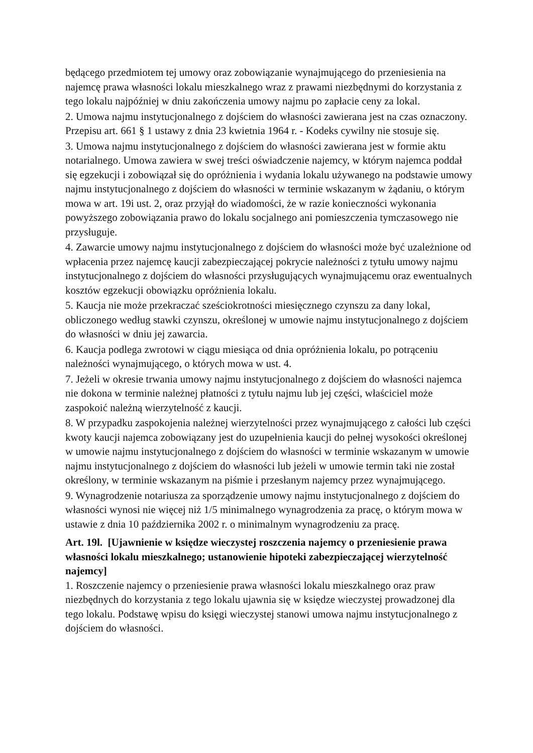będącego przedmiotem tej umowy oraz zobowiązanie wynajmującego do przeniesienia na najemcę prawa własności lokalu mieszkalnego wraz z prawami niezbędnymi do korzystania z tego lokalu najpóźniej w dniu zakończenia umowy najmu po zapłacie ceny za lokal.
2. Umowa najmu instytucjonalnego z dojściem do własności zawierana jest na czas oznaczony. Przepisu art. 661 § 1 ustawy z dnia 23 kwietnia 1964 r. - Kodeks cywilny nie stosuje się.
3. Umowa najmu instytucjonalnego z dojściem do własności zawierana jest w formie aktu notarialnego. Umowa zawiera w swej treści oświadczenie najemcy, w którym najemca poddał się egzekucji i zobowiązał się do opróżnienia i wydania lokalu używanego na podstawie umowy najmu instytucjonalnego z dojściem do własności w terminie wskazanym w żądaniu, o którym mowa w art. 19i ust. 2, oraz przyjął do wiadomości, że w razie konieczności wykonania powyższego zobowiązania prawo do lokalu socjalnego ani pomieszczenia tymczasowego nie przysługuje.
4. Zawarcie umowy najmu instytucjonalnego z dojściem do własności może być uzależnione od wpłacenia przez najemcę kaucji zabezpieczającej pokrycie należności z tytułu umowy najmu instytucjonalnego z dojściem do własności przysługujących wynajmującemu oraz ewentualnych kosztów egzekucji obowiązku opróżnienia lokalu.
5. Kaucja nie może przekraczać sześciokrotności miesięcznego czynszu za dany lokal, obliczonego według stawki czynszu, określonej w umowie najmu instytucjonalnego z dojściem do własności w dniu jej zawarcia.
6. Kaucja podlega zwrotowi w ciągu miesiąca od dnia opróżnienia lokalu, po potrąceniu należności wynajmującego, o których mowa w ust. 4.
7. Jeżeli w okresie trwania umowy najmu instytucjonalnego z dojściem do własności najemca nie dokona w terminie należnej płatności z tytułu najmu lub jej części, właściciel może zaspokoić należną wierzytelność z kaucji.
8. W przypadku zaspokojenia należnej wierzytelności przez wynajmującego z całości lub części kwoty kaucji najemca zobowiązany jest do uzupełnienia kaucji do pełnej wysokości określonej w umowie najmu instytucjonalnego z dojściem do własności w terminie wskazanym w umowie najmu instytucjonalnego z dojściem do własności lub jeżeli w umowie termin taki nie został określony, w terminie wskazanym na piśmie i przesłanym najemcy przez wynajmującego.
9. Wynagrodzenie notariusza za sporządzenie umowy najmu instytucjonalnego z dojściem do własności wynosi nie więcej niż 1/5 minimalnego wynagrodzenia za pracę, o którym mowa w ustawie z dnia 10 października 2002 r. o minimalnym wynagrodzeniu za pracę.
Art. 19l. [Ujawnienie w księdze wieczystej roszczenia najemcy o przeniesienie prawa własności lokalu mieszkalnego; ustanowienie hipoteki zabezpieczającej wierzytelność najemcy]
1. Roszczenie najemcy o przeniesienie prawa własności lokalu mieszkalnego oraz praw niezbędnych do korzystania z tego lokalu ujawnia się w księdze wieczystej prowadzonej dla tego lokalu. Podstawę wpisu do księgi wieczystej stanowi umowa najmu instytucjonalnego z dojściem do własności.